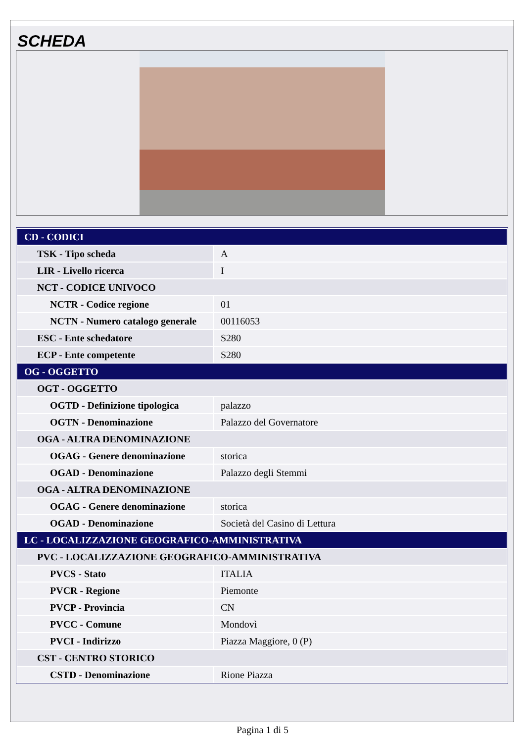SCHEDA
| CD - CODICI | |
| TSK - Tipo scheda | A |
| LIR - Livello ricerca | I |
| NCT - CODICE UNIVOCO | |
| NCTR - Codice regione | 01 |
| NCTN - Numero catalogo generale | 00116053 |
| ESC - Ente schedatore | S280 |
| ECP - Ente competente | S280 |
| OG - OGGETTO | |
| OGT - OGGETTO | |
| OGTD - Definizione tipologica | palazzo |
| OGTN - Denominazione | Palazzo del Governatore |
| OGA - ALTRA DENOMINAZIONE | |
| OGAG - Genere denominazione | storica |
| OGAD - Denominazione | Palazzo degli Stemmi |
| OGA - ALTRA DENOMINAZIONE | |
| OGAG - Genere denominazione | storica |
| OGAD - Denominazione | Società del Casino di Lettura |
| LC - LOCALIZZAZIONE GEOGRAFICO-AMMINISTRATIVA | |
| PVC - LOCALIZZAZIONE GEOGRAFICO-AMMINISTRATIVA | |
| PVCS - Stato | ITALIA |
| PVCR - Regione | Piemonte |
| PVCP - Provincia | CN |
| PVCC - Comune | Mondovì |
| PVCI - Indirizzo | Piazza Maggiore, 0 (P) |
| CST - CENTRO STORICO | |
| CSTD - Denominazione | Rione Piazza |
Pagina 1 di 5